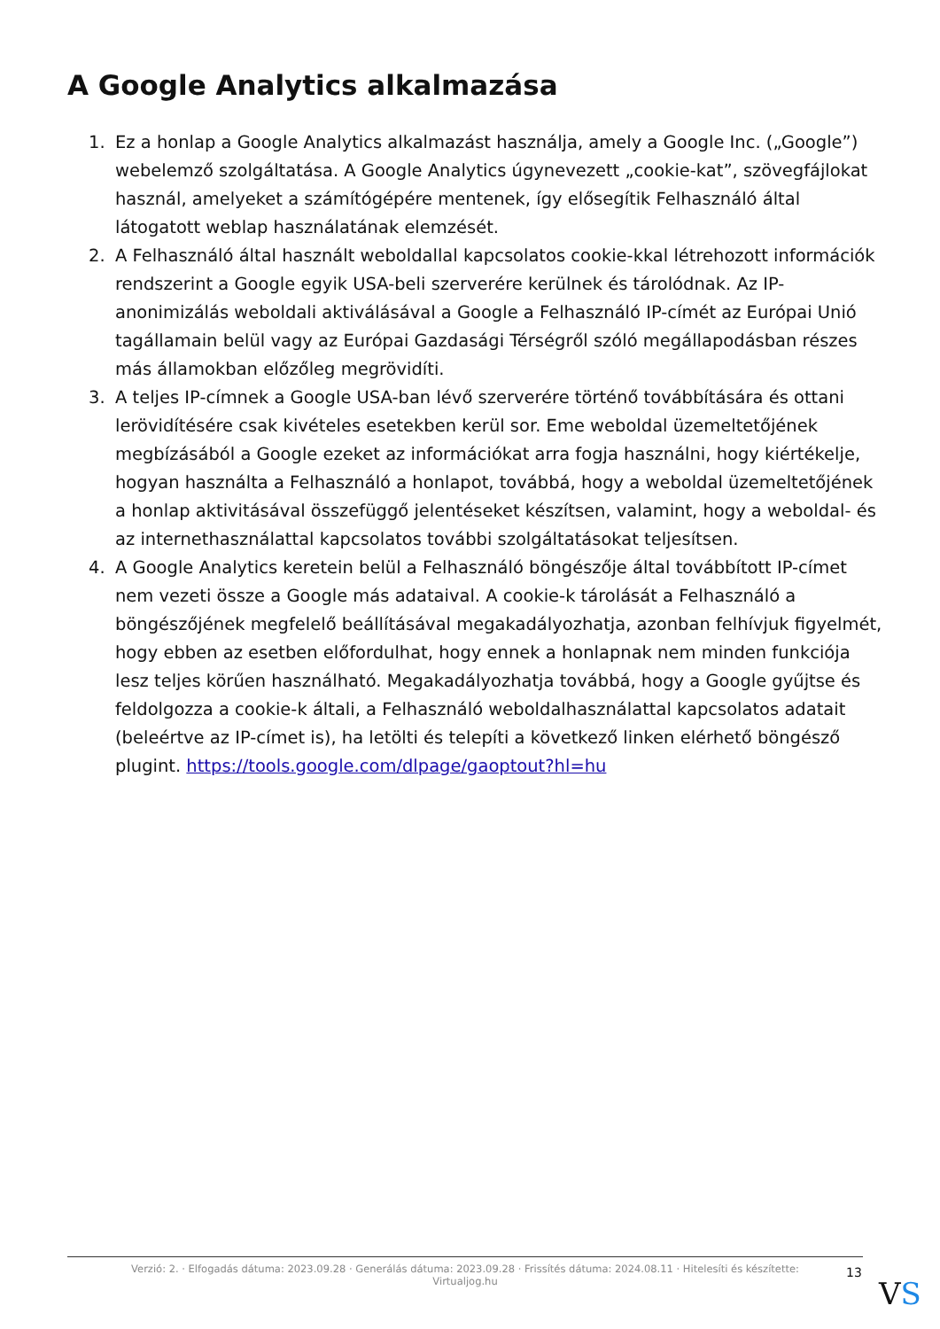A Google Analytics alkalmazása
1. Ez a honlap a Google Analytics alkalmazást használja, amely a Google Inc. („Google”) webelemző szolgáltatása. A Google Analytics úgynevezett „cookie-kat”, szövegfájlokat használ, amelyeket a számítógépére mentenek, így elősegítik Felhasználó által látogatott weblap használatának elemzését.
2. A Felhasználó által használt weboldallal kapcsolatos cookie-kkal létrehozott információk rendszerint a Google egyik USA-beli szerverére kerülnek és tárolódnak. Az IP-anonimizálás weboldali aktiválásával a Google a Felhasználó IP-címét az Európai Unió tagállamain belül vagy az Európai Gazdasági Térségről szóló megállapodásban részes más államokban előzőleg megrövidíti.
3. A teljes IP-címnek a Google USA-ban lévő szerverére történő továbbítására és ottani lerövidítésére csak kivételes esetekben kerül sor. Eme weboldal üzemeltetőjének megbízásából a Google ezeket az információkat arra fogja használni, hogy kiértékelje, hogyan használta a Felhasználó a honlapot, továbbá, hogy a weboldal üzemeltetőjének a honlap aktivitásával összefüggő jelentéseket készítsen, valamint, hogy a weboldal- és az internethasználattal kapcsolatos további szolgáltatásokat teljesítsen.
4. A Google Analytics keretein belül a Felhasználó böngészője által továbbított IP-címet nem vezeti össze a Google más adataival. A cookie-k tárolását a Felhasználó a böngészőjének megfelelő beállításával megakadályozhatja, azonban felhívjuk figyelmét, hogy ebben az esetben előfordulhat, hogy ennek a honlapnak nem minden funkciója lesz teljes körűen használható. Megakadályozhatja továbbá, hogy a Google gyűjtse és feldolgozza a cookie-k általi, a Felhasználó weboldalhasználattal kapcsolatos adatait (beleértve az IP-címet is), ha letölti és telepíti a következő linken elérhető böngésző plugint. https://tools.google.com/dlpage/gaoptout?hl=hu
Verzió: 2. · Elfogadás dátuma: 2023.09.28 · Generálás dátuma: 2023.09.28 · Frissítés dátuma: 2024.08.11 · Hitelesíti és készítette:
Virtualjog.hu
13
VS